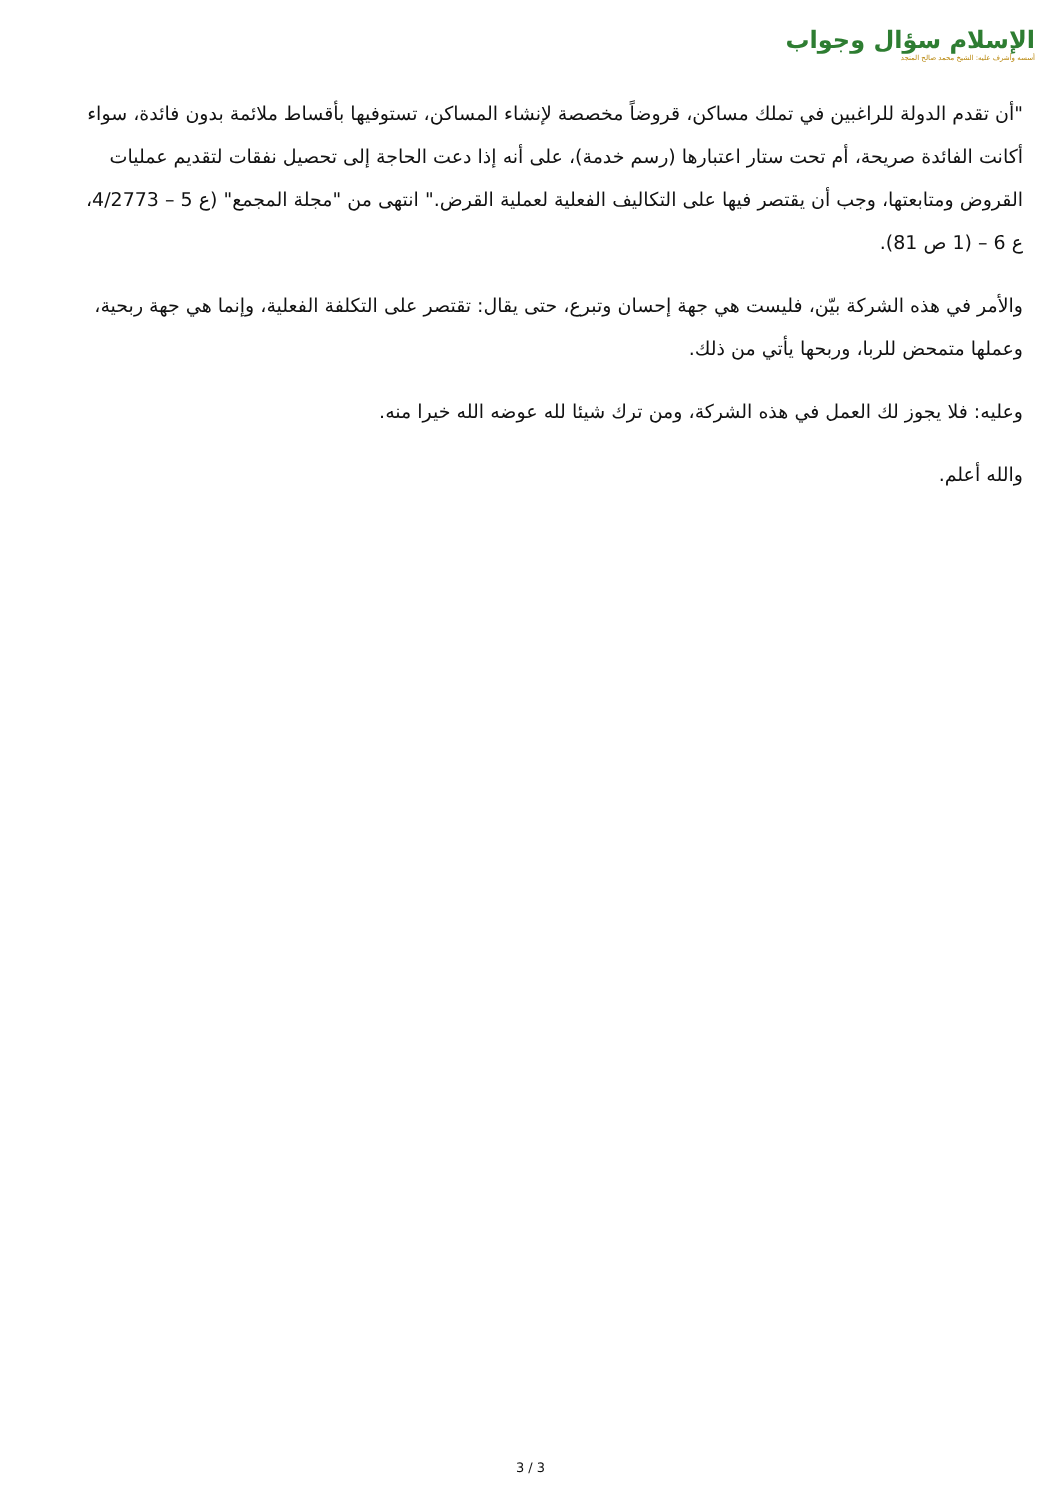الإسلام سؤال وجواب
أسسه وأشرف عليه: الشيخ محمد صالح المنجد
"أن تقدم الدولة للراغبين في تملك مساكن، قروضاً مخصصة لإنشاء المساكن، تستوفيها بأقساط ملائمة بدون فائدة، سواء أكانت الفائدة صريحة، أم تحت ستار اعتبارها (رسم خدمة)، على أنه إذا دعت الحاجة إلى تحصيل نفقات لتقديم عمليات القروض ومتابعتها، وجب أن يقتصر فيها على التكاليف الفعلية لعملية القرض." انتهى من "مجلة المجمع" (ع 5 – 4/2773، ع 6 – (1 ص 81).
والأمر في هذه الشركة بيّن، فليست هي جهة إحسان وتبرع، حتى يقال: تقتصر على التكلفة الفعلية، وإنما هي جهة ربحية، وعملها متمحض للربا، وربحها يأتي من ذلك.
وعليه: فلا يجوز لك العمل في هذه الشركة، ومن ترك شيئا لله عوضه الله خيرا منه.
والله أعلم.
3 / 3